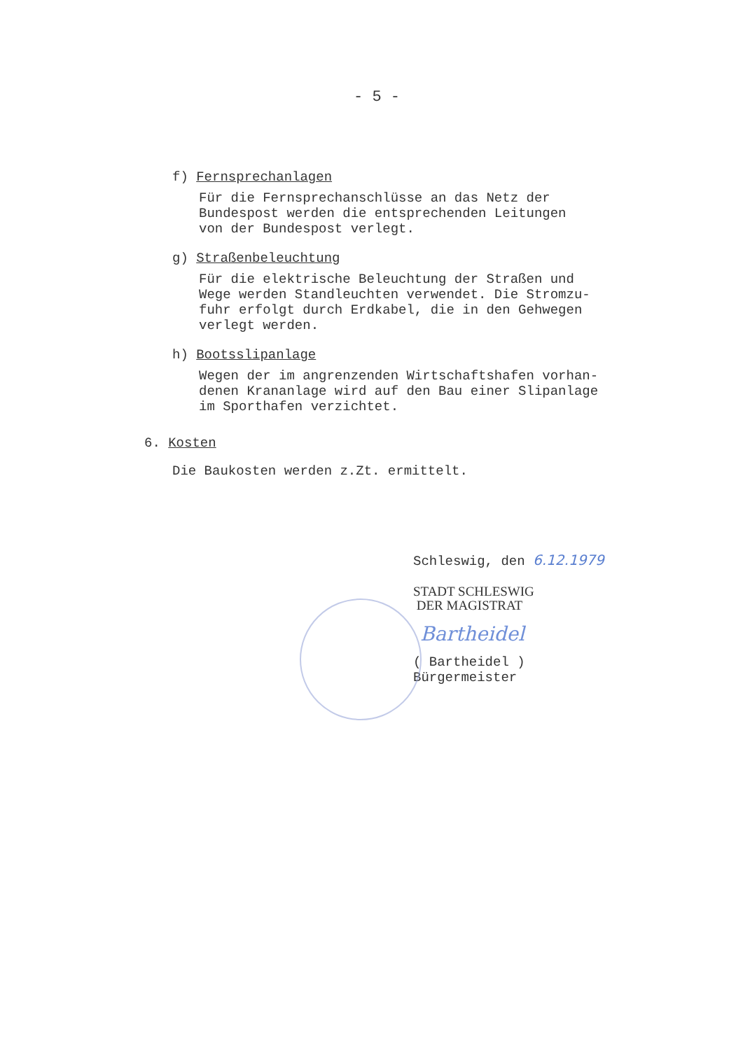- 5 -
f) Fernsprechanlagen
Für die Fernsprechanschlüsse an das Netz der
Bundespost werden die entsprechenden Leitungen
von der Bundespost verlegt.
g) Straßenbeleuchtung
Für die elektrische Beleuchtung der Straßen und
Wege werden Standleuchten verwendet. Die Stromzu-
fuhr erfolgt durch Erdkabel, die in den Gehwegen
verlegt werden.
h) Bootsslipanlage
Wegen der im angrenzenden Wirtschaftshafen vorhan-
denen Krananlage wird auf den Bau einer Slipanlage
im Sporthafen verzichtet.
6. Kosten
Die Baukosten werden z.Zt. ermittelt.
Schleswig, den 6.12.1979
STADT SCHLESWIG
DER MAGISTRAT
Bartheidel
( Bartheidel )
Bürgermeister